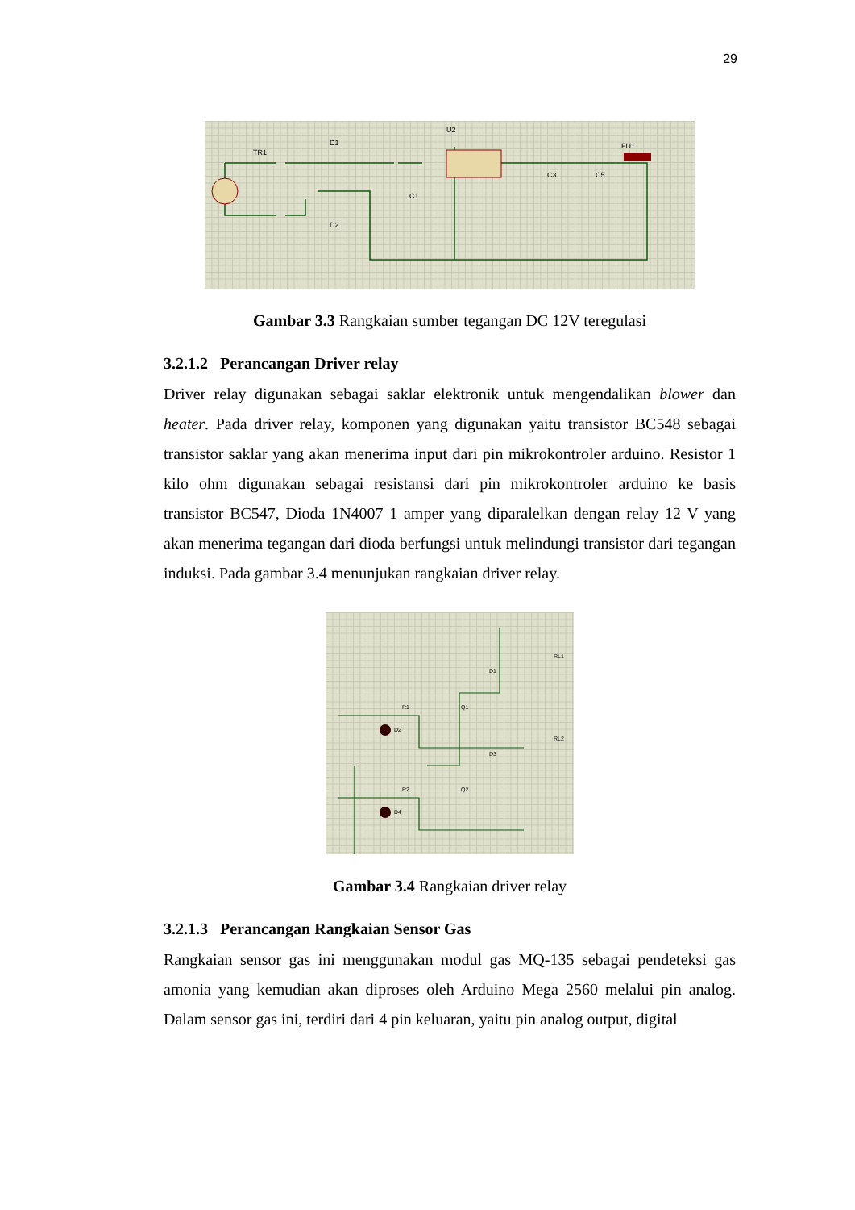29
TR1
D1
D2
U2
C1
C3
C5
FU1
Gambar 3.3 Rangkaian sumber tegangan DC 12V teregulasi
3.2.1.2 Perancangan Driver relay
Driver relay digunakan sebagai saklar elektronik untuk mengendalikan blower dan heater. Pada driver relay, komponen yang digunakan yaitu transistor BC548 sebagai transistor saklar yang akan menerima input dari pin mikrokontroler arduino. Resistor 1 kilo ohm digunakan sebagai resistansi dari pin mikrokontroler arduino ke basis transistor BC547, Dioda 1N4007 1 amper yang diparalelkan dengan relay 12 V yang akan menerima tegangan dari dioda berfungsi untuk melindungi transistor dari tegangan induksi. Pada gambar 3.4 menunjukan rangkaian driver relay.
R1
Q1
D2
D1
RL1
R2
Q2
D4
D3
RL2
Gambar 3.4 Rangkaian driver relay
3.2.1.3 Perancangan Rangkaian Sensor Gas
Rangkaian sensor gas ini menggunakan modul gas MQ-135 sebagai pendeteksi gas amonia yang kemudian akan diproses oleh Arduino Mega 2560 melalui pin analog. Dalam sensor gas ini, terdiri dari 4 pin keluaran, yaitu pin analog output, digital